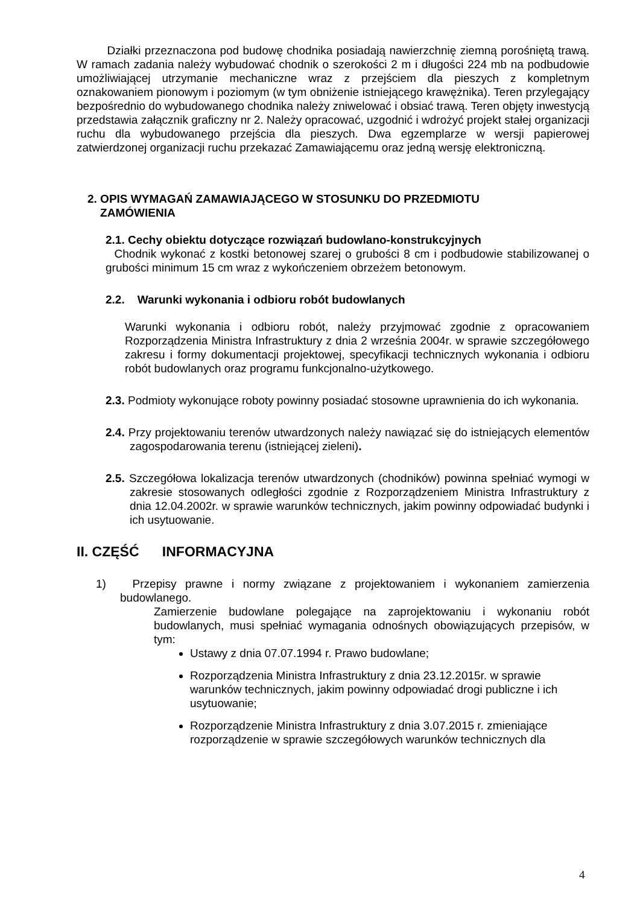Działki przeznaczona pod budowę chodnika posiadają nawierzchnię ziemną porośniętą trawą. W ramach zadania należy wybudować chodnik o szerokości 2 m i długości 224 mb na podbudowie umożliwiającej utrzymanie mechaniczne wraz z przejściem dla pieszych z kompletnym oznakowaniem pionowym i poziomym (w tym obniżenie istniejącego krawężnika). Teren przylegający bezpośrednio do wybudowanego chodnika należy zniwelować i obsiać trawą. Teren objęty inwestycją przedstawia załącznik graficzny nr 2. Należy opracować, uzgodnić i wdrożyć projekt stałej organizacji ruchu dla wybudowanego przejścia dla pieszych. Dwa egzemplarze w wersji papierowej zatwierdzonej organizacji ruchu przekazać Zamawiającemu oraz jedną wersję elektroniczną.
2. OPIS WYMAGAŃ ZAMAWIAJĄCEGO W STOSUNKU DO PRZEDMIOTU
ZAMÓWIENIA
2.1. Cechy obiektu dotyczące rozwiązań budowlano-konstrukcyjnych
Chodnik wykonać z kostki betonowej szarej o grubości 8 cm i podbudowie stabilizowanej o grubości minimum 15 cm wraz z wykończeniem obrzeżem betonowym.
2.2. Warunki wykonania i odbioru robót budowlanych
Warunki wykonania i odbioru robót, należy przyjmować zgodnie z opracowaniem Rozporządzenia Ministra Infrastruktury z dnia 2 września 2004r. w sprawie szczegółowego zakresu i formy dokumentacji projektowej, specyfikacji technicznych wykonania i odbioru robót budowlanych oraz programu funkcjonalno-użytkowego.
2.3. Podmioty wykonujące roboty powinny posiadać stosowne uprawnienia do ich wykonania.
2.4. Przy projektowaniu terenów utwardzonych należy nawiązać się do istniejących elementów zagospodarowania terenu (istniejącej zieleni).
2.5. Szczegółowa lokalizacja terenów utwardzonych (chodników) powinna spełniać wymogi w zakresie stosowanych odległości zgodnie z Rozporządzeniem Ministra Infrastruktury z dnia 12.04.2002r. w sprawie warunków technicznych, jakim powinny odpowiadać budynki i ich usytuowanie.
II. CZĘŚĆ INFORMACYJNA
1) Przepisy prawne i normy związane z projektowaniem i wykonaniem zamierzenia budowlanego.
Zamierzenie budowlane polegające na zaprojektowaniu i wykonaniu robót budowlanych, musi spełniać wymagania odnośnych obowiązujących przepisów, w tym:
Ustawy z dnia 07.07.1994 r. Prawo budowlane;
Rozporządzenia Ministra Infrastruktury z dnia 23.12.2015r. w sprawie warunków technicznych, jakim powinny odpowiadać drogi publiczne i ich usytuowanie;
Rozporządzenie Ministra Infrastruktury z dnia 3.07.2015 r. zmieniające rozporządzenie w sprawie szczegółowych warunków technicznych dla
4